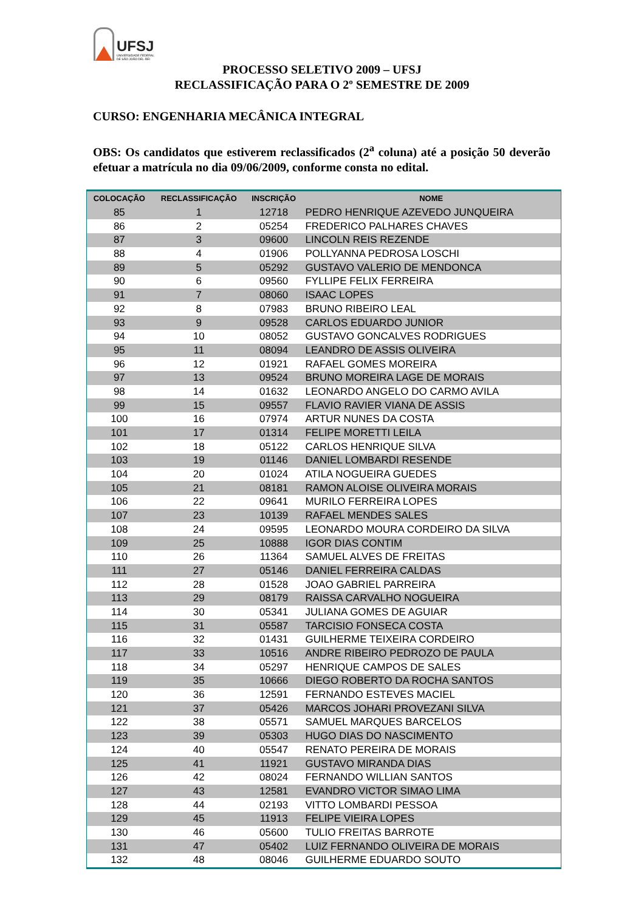UFSJ
UNIVERSIDADE FEDERAL
DE SÃO JOÃO DEL-REI
PROCESSO SELETIVO 2009 – UFSJ
RECLASSIFICAÇÃO PARA O 2º SEMESTRE DE 2009
CURSO: ENGENHARIA MECÂNICA INTEGRAL
OBS: Os candidatos que estiverem reclassificados (2<sup>a</sup> coluna) até a posição 50 deverão efetuar a matrícula no dia 09/06/2009, conforme consta no edital.
| COLOCAÇÃO | RECLASSIFICAÇÃO | INSCRIÇÃO | NOME |
| --- | --- | --- | --- |
| 85 | 1 | 12718 | PEDRO HENRIQUE AZEVEDO JUNQUEIRA |
| 86 | 2 | 05254 | FREDERICO PALHARES CHAVES |
| 87 | 3 | 09600 | LINCOLN REIS REZENDE |
| 88 | 4 | 01906 | POLLYANNA PEDROSA LOSCHI |
| 89 | 5 | 05292 | GUSTAVO VALERIO DE MENDONCA |
| 90 | 6 | 09560 | FYLLIPE FELIX FERREIRA |
| 91 | 7 | 08060 | ISAAC LOPES |
| 92 | 8 | 07983 | BRUNO RIBEIRO LEAL |
| 93 | 9 | 09528 | CARLOS EDUARDO JUNIOR |
| 94 | 10 | 08052 | GUSTAVO GONCALVES RODRIGUES |
| 95 | 11 | 08094 | LEANDRO DE ASSIS OLIVEIRA |
| 96 | 12 | 01921 | RAFAEL GOMES MOREIRA |
| 97 | 13 | 09524 | BRUNO MOREIRA LAGE DE MORAIS |
| 98 | 14 | 01632 | LEONARDO ANGELO DO CARMO AVILA |
| 99 | 15 | 09557 | FLAVIO RAVIER VIANA DE ASSIS |
| 100 | 16 | 07974 | ARTUR NUNES DA COSTA |
| 101 | 17 | 01314 | FELIPE MORETTI LEILA |
| 102 | 18 | 05122 | CARLOS HENRIQUE SILVA |
| 103 | 19 | 01146 | DANIEL LOMBARDI RESENDE |
| 104 | 20 | 01024 | ATILA NOGUEIRA GUEDES |
| 105 | 21 | 08181 | RAMON ALOISE OLIVEIRA MORAIS |
| 106 | 22 | 09641 | MURILO FERREIRA LOPES |
| 107 | 23 | 10139 | RAFAEL MENDES SALES |
| 108 | 24 | 09595 | LEONARDO MOURA CORDEIRO DA SILVA |
| 109 | 25 | 10888 | IGOR DIAS CONTIM |
| 110 | 26 | 11364 | SAMUEL ALVES DE FREITAS |
| 111 | 27 | 05146 | DANIEL FERREIRA CALDAS |
| 112 | 28 | 01528 | JOAO GABRIEL PARREIRA |
| 113 | 29 | 08179 | RAISSA CARVALHO NOGUEIRA |
| 114 | 30 | 05341 | JULIANA GOMES DE AGUIAR |
| 115 | 31 | 05587 | TARCISIO FONSECA COSTA |
| 116 | 32 | 01431 | GUILHERME TEIXEIRA CORDEIRO |
| 117 | 33 | 10516 | ANDRE RIBEIRO PEDROZO DE PAULA |
| 118 | 34 | 05297 | HENRIQUE CAMPOS DE SALES |
| 119 | 35 | 10666 | DIEGO ROBERTO DA ROCHA SANTOS |
| 120 | 36 | 12591 | FERNANDO ESTEVES MACIEL |
| 121 | 37 | 05426 | MARCOS JOHARI PROVEZANI SILVA |
| 122 | 38 | 05571 | SAMUEL MARQUES BARCELOS |
| 123 | 39 | 05303 | HUGO DIAS DO NASCIMENTO |
| 124 | 40 | 05547 | RENATO PEREIRA DE MORAIS |
| 125 | 41 | 11921 | GUSTAVO MIRANDA DIAS |
| 126 | 42 | 08024 | FERNANDO WILLIAN SANTOS |
| 127 | 43 | 12581 | EVANDRO VICTOR SIMAO LIMA |
| 128 | 44 | 02193 | VITTO LOMBARDI PESSOA |
| 129 | 45 | 11913 | FELIPE VIEIRA LOPES |
| 130 | 46 | 05600 | TULIO FREITAS BARROTE |
| 131 | 47 | 05402 | LUIZ FERNANDO OLIVEIRA DE MORAIS |
| 132 | 48 | 08046 | GUILHERME EDUARDO SOUTO |